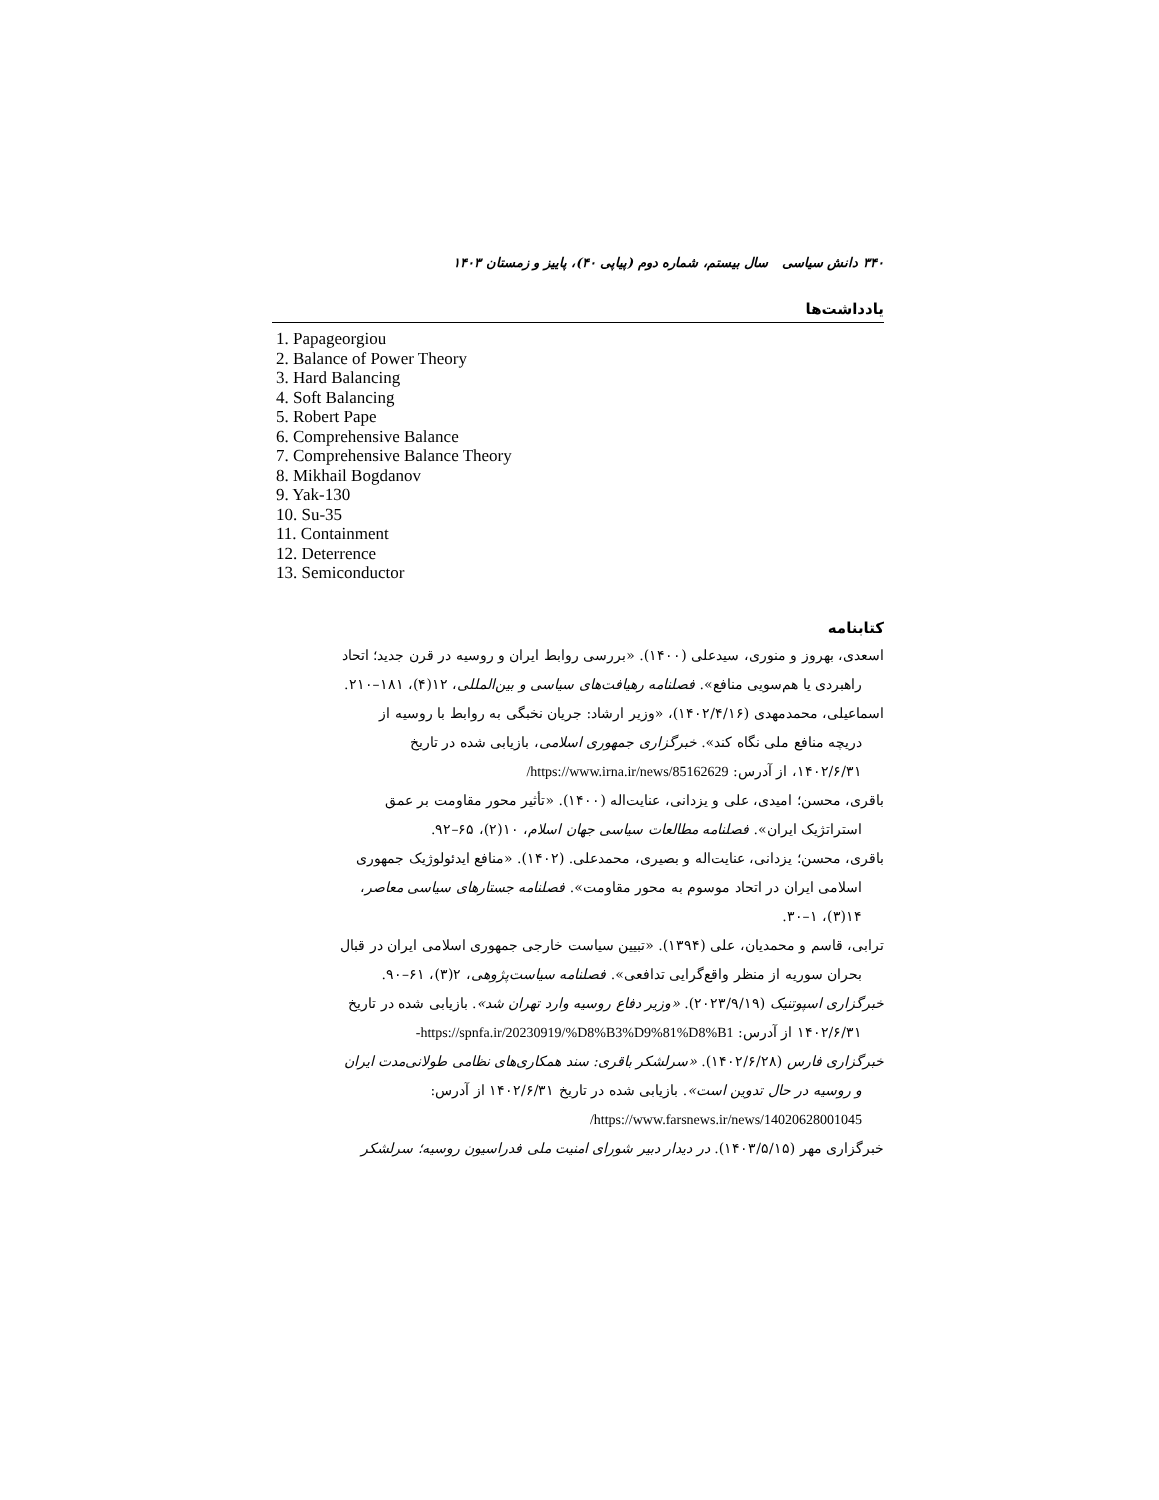۳۴۰ دانش سیاسی سال بیستم، شماره دوم (پیاپی ۴۰)، پاییز و زمستان ۱۴۰۳
یادداشت‌ها
1. Papageorgiou
2. Balance of Power Theory
3. Hard Balancing
4. Soft Balancing
5. Robert Pape
6. Comprehensive Balance
7. Comprehensive Balance Theory
8. Mikhail Bogdanov
9. Yak-130
10. Su-35
11. Containment
12. Deterrence
13. Semiconductor
کتابنامه
اسعدی، بهروز و منوری، سیدعلی (۱۴۰۰). «بررسی روابط ایران و روسیه در قرن جدید؛ اتحاد
راهبردی یا هم‌سویی منافع». فصلنامه رهیافت‌های سیاسی و بین‌المللی، ۱۲(۴)، ۱۸۱–۲۱۰.
اسماعیلی، محمدمهدی (۱۴۰۲/۴/۱۶)، «وزیر ارشاد: جریان نخبگی به روابط با روسیه از
دریچه منافع ملی نگاه کند». خبرگزاری جمهوری اسلامی، بازیابی شده در تاریخ
۱۴۰۲/۶/۳۱، از آدرس: https://www.irna.ir/news/85162629/
باقری، محسن؛ امیدی، علی و یزدانی، عنایت‌اله (۱۴۰۰). «تأثیر محور مقاومت بر عمق
استراتژیک ایران». فصلنامه مطالعات سیاسی جهان اسلام، ۱۰(۲)، ۶۵–۹۲.
باقری، محسن؛ یزدانی، عنایت‌اله و بصیری، محمدعلی. (۱۴۰۲). «منافع ایدئولوژیک جمهوری
اسلامی ایران در اتحاد موسوم به محور مقاومت». فصلنامه جستارهای سیاسی معاصر،
۱۴(۳)، ۱–۳۰.
ترابی، قاسم و محمدیان، علی (۱۳۹۴). «تبیین سیاست خارجی جمهوری اسلامی ایران در قبال
بحران سوریه از منظر واقع‌گرایی تدافعی». فصلنامه سیاست‌پژوهی، ۲(۳)، ۶۱–۹۰.
خبرگزاری اسپوتنیک (۲۰۲۳/۹/۱۹). «وزیر دفاع روسیه وارد تهران شد». بازیابی شده در تاریخ
۱۴۰۲/۶/۳۱ از آدرس: https://spnfa.ir/20230919/%D8%B3%D9%81%D8%B1-
خبرگزاری فارس (۱۴۰۲/۶/۲۸). «سرلشکر باقری: سند همکاری‌های نظامی طولانی‌مدت ایران
و روسیه در حال تدوین است». بازیابی شده در تاریخ ۱۴۰۲/۶/۳۱ از آدرس:
https://www.farsnews.ir/news/14020628001045/
خبرگزاری مهر (۱۴۰۳/۵/۱۵). در دیدار دبیر شورای امنیت ملی فدراسیون روسیه؛ سرلشکر